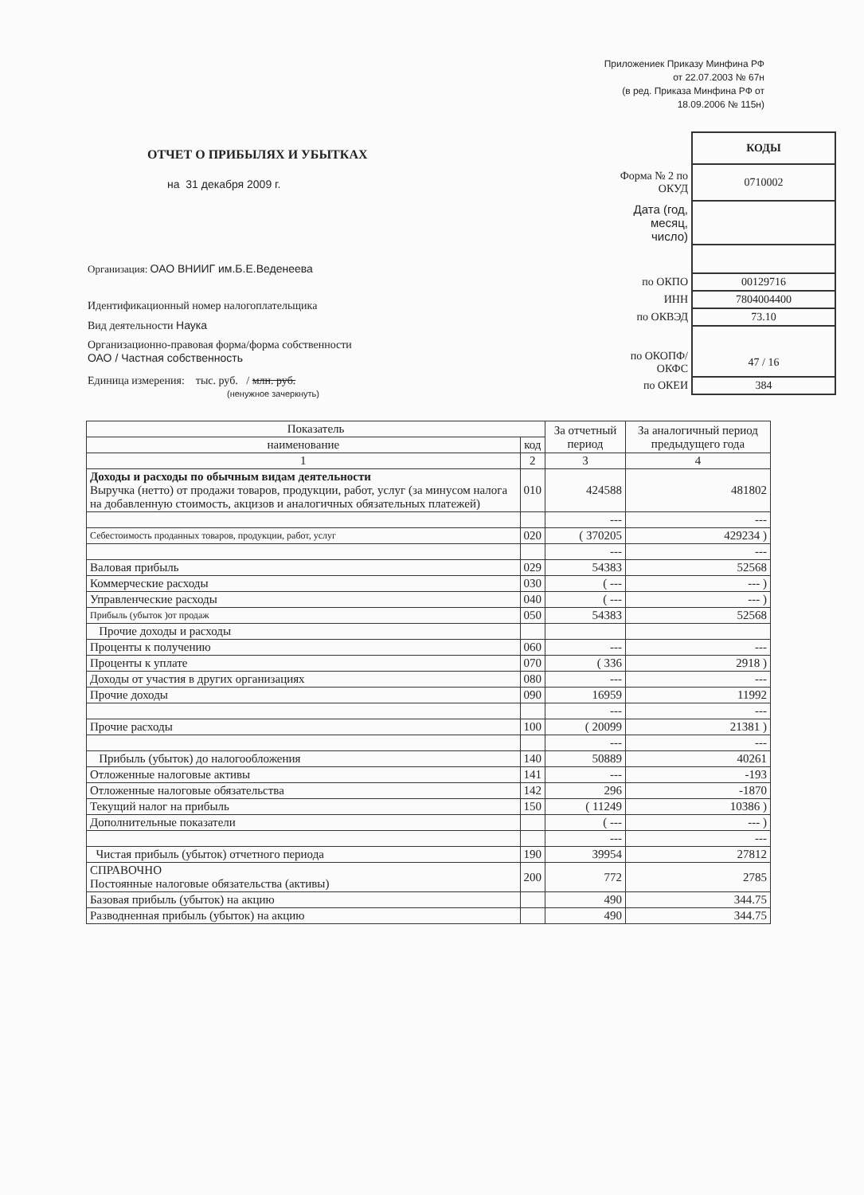Приложениек Приказу Минфина РФ
от 22.07.2003 № 67н
(в ред. Приказа Минфина РФ от
18.09.2006 № 115н)
ОТЧЕТ О ПРИБЫЛЯХ И УБЫТКАХ
на 31 декабря 2009 г.
Организация: ОАО ВНИИГ им.Б.Е.Веденеева
Идентификационный номер налогоплательщика
Вид деятельности Наука
Организационно-правовая форма/форма собственности
ОАО / Частная собственность
Единица измерения: тыс. руб. / млн. руб.
(ненужное зачеркнуть)
| | КОДЫ |
| Форма № 2 по ОКУД | 0710002 |
| Дата (год, месяц, число) | |
| по ОКПО | 00129716 |
| ИНН | 7804004400 |
| по ОКВЭД | 73.10 |
| по ОКОПФ/ОКФС | 47 / 16 |
| по ОКЕИ | 384 |
| Показатель | | За отчетный период | За аналогичный период предыдущего года |
| --- | --- | --- | --- |
| наименование | код | | |
| 1 | 2 | 3 | 4 |
| Доходы и расходы по обычным видам деятельности Выручка (нетто) от продажи товаров, продукции, работ, услуг (за минусом налога на добавленную стоимость, акцизов и аналогичных обязательных платежей) | 010 | 424588 | 481802 |
| | | --- | --- |
| Себестоимость проданных товаров, продукции, работ, услуг | 020 | ( 370205 | 429234 ) |
| | | --- | --- |
| Валовая прибыль | 029 | 54383 | 52568 |
| Коммерческие расходы | 030 | ( --- | --- ) |
| Управленческие расходы | 040 | ( --- | --- ) |
| Прибыль (убыток )от продаж | 050 | 54383 | 52568 |
| Прочие доходы и расходы | | | |
| Проценты к получению | 060 | --- | --- |
| Проценты к уплате | 070 | ( 336 | 2918 ) |
| Доходы от участия в других организациях | 080 | --- | --- |
| Прочие доходы | 090 | 16959 | 11992 |
| | | --- | --- |
| Прочие расходы | 100 | ( 20099 | 21381 ) |
| | | --- | --- |
| Прибыль (убыток) до налогообложения | 140 | 50889 | 40261 |
| Отложенные налоговые активы | 141 | --- | -193 |
| Отложенные налоговые обязательства | 142 | 296 | -1870 |
| Текущий налог на прибыль | 150 | ( 11249 | 10386 ) |
| Дополнительные показатели | | ( --- | --- ) |
| | | --- | --- |
| Чистая прибыль (убыток) отчетного периода | 190 | 39954 | 27812 |
| СПРАВОЧНО Постоянные налоговые обязательства (активы) | 200 | 772 | 2785 |
| Базовая прибыль (убыток) на акцию | | 490 | 344.75 |
| Разводненная прибыль (убыток) на акцию | | 490 | 344.75 |